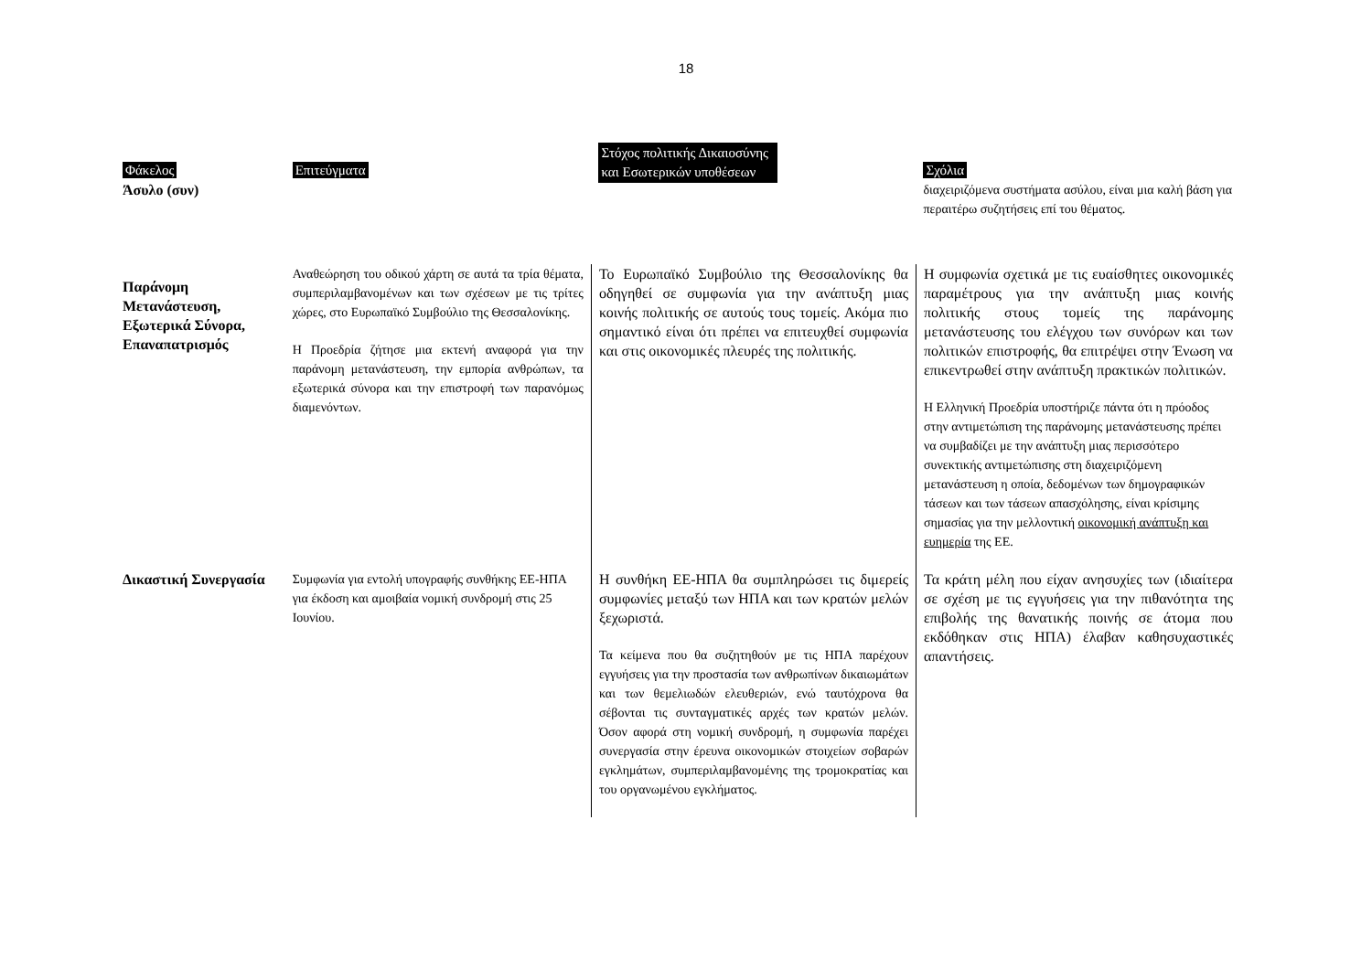18
| Φάκελος Άσυλο (συν) | Επιτεύγματα | Στόχος πολιτικής Δικαιοσύνης και Εσωτερικών υποθέσεων | Σχόλια διαχειριζόμενα συστήματα ασύλου, είναι μια καλή βάση για περαιτέρω συζητήσεις επί του θέματος. |
| --- | --- | --- | --- |
| Παράνομη Μετανάστευση, Εξωτερικά Σύνορα, Επαναπατρισμός | Αναθεώρηση του οδικού χάρτη σε αυτά τα τρία θέματα, συμπεριλαμβανομένων και των σχέσεων με τις τρίτες χώρες, στο Ευρωπαϊκό Συμβούλιο της Θεσσαλονίκης. Η Προεδρία ζήτησε μια εκτενή αναφορά για την παράνομη μετανάστευση, την εμπορία ανθρώπων, τα εξωτερικά σύνορα και την επιστροφή των παρανόμως διαμενόντων. | Το Ευρωπαϊκό Συμβούλιο της Θεσσαλονίκης θα οδηγηθεί σε συμφωνία για την ανάπτυξη μιας κοινής πολιτικής σε αυτούς τους τομείς. Ακόμα πιο σημαντικό είναι ότι πρέπει να επιτευχθεί συμφωνία και στις οικονομικές πλευρές της πολιτικής. | Η συμφωνία σχετικά με τις ευαίσθητες οικονομικές παραμέτρους για την ανάπτυξη μιας κοινής πολιτικής στους τομείς της παράνομης μετανάστευσης του ελέγχου των συνόρων και των πολιτικών επιστροφής, θα επιτρέψει στην Ένωση να επικεντρωθεί στην ανάπτυξη πρακτικών πολιτικών. Η Ελληνική Προεδρία υποστήριζε πάντα ότι η πρόοδος στην αντιμετώπιση της παράνομης μετανάστευσης πρέπει να συμβαδίζει με την ανάπτυξη μιας περισσότερο συνεκτικής αντιμετώπισης στη διαχειριζόμενη μετανάστευση η οποία, δεδομένων των δημογραφικών τάσεων και των τάσεων απασχόλησης, είναι κρίσιμης σημασίας για την μελλοντική οικονομική ανάπτυξη και ευημερία της ΕΕ. |
| Δικαστική Συνεργασία | Συμφωνία για εντολή υπογραφής συνθήκης ΕΕ-ΗΠΑ για έκδοση και αμοιβαία νομική συνδρομή στις 25 Ιουνίου. | Η συνθήκη ΕΕ-ΗΠΑ θα συμπληρώσει τις διμερείς συμφωνίες μεταξύ των ΗΠΑ και των κρατών μελών ξεχωριστά. Τα κείμενα που θα συζητηθούν με τις ΗΠΑ παρέχουν εγγυήσεις για την προστασία των ανθρωπίνων δικαιωμάτων και των θεμελιωδών ελευθεριών, ενώ ταυτόχρονα θα σέβονται τις συνταγματικές αρχές των κρατών μελών. Όσον αφορά στη νομική συνδρομή, η συμφωνία παρέχει συνεργασία στην έρευνα οικονομικών στοιχείων σοβαρών εγκλημάτων, συμπεριλαμβανομένης της τρομοκρατίας και του οργανωμένου εγκλήματος. | Τα κράτη μέλη που είχαν ανησυχίες των (ιδιαίτερα σε σχέση με τις εγγυήσεις για την πιθανότητα της επιβολής της θανατικής ποινής σε άτομα που εκδόθηκαν στις ΗΠΑ) έλαβαν καθησυχαστικές απαντήσεις. |